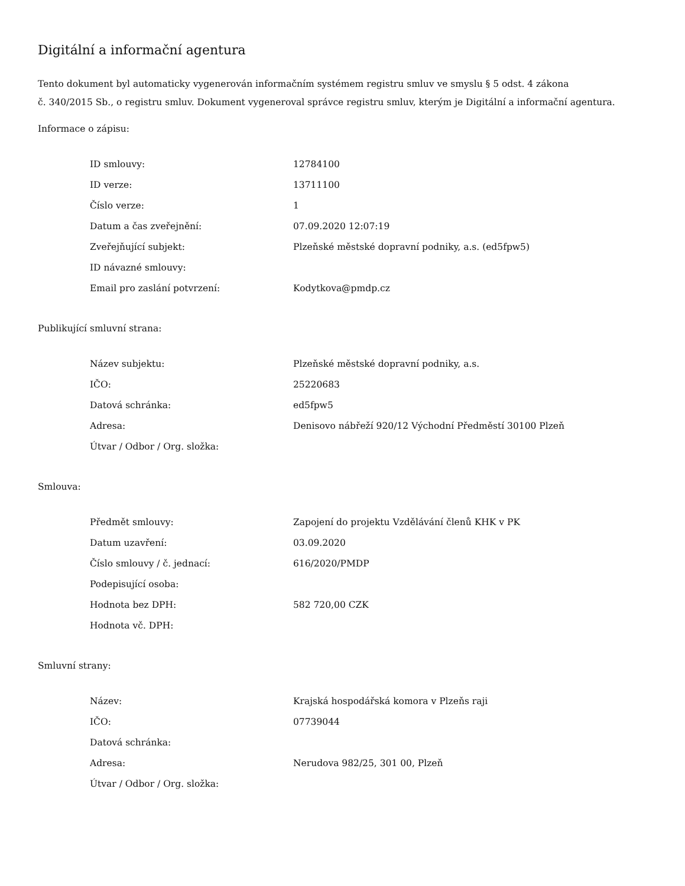Digitální a informační agentura
Tento dokument byl automaticky vygenerován informačním systémem registru smluv ve smyslu § 5 odst. 4 zákona
č. 340/2015 Sb., o registru smluv. Dokument vygeneroval správce registru smluv, kterým je Digitální a informační agentura.
Informace o zápisu:
| ID smlouvy: | 12784100 |
| ID verze: | 13711100 |
| Číslo verze: | 1 |
| Datum a čas zveřejnění: | 07.09.2020 12:07:19 |
| Zveřejňující subjekt: | Plzeňské městské dopravní podniky, a.s. (ed5fpw5) |
| ID návazné smlouvy: | |
| Email pro zaslání potvrzení: | Kodytkova@pmdp.cz |
Publikující smluvní strana:
| Název subjektu: | Plzeňské městské dopravní podniky, a.s. |
| IČO: | 25220683 |
| Datová schránka: | ed5fpw5 |
| Adresa: | Denisovo nábřeží 920/12 Východní Předměstí 30100 Plzeň |
| Útvar / Odbor / Org. složka: | |
Smlouva:
| Předmět smlouvy: | Zapojení do projektu Vzdělávání členů KHK v PK |
| Datum uzavření: | 03.09.2020 |
| Číslo smlouvy / č. jednací: | 616/2020/PMDP |
| Podepisující osoba: | |
| Hodnota bez DPH: | 582 720,00 CZK |
| Hodnota vč. DPH: | |
Smluvní strany:
| Název: | Krajská hospodářská komora v Plzeňs raji |
| IČO: | 07739044 |
| Datová schránka: | |
| Adresa: | Nerudova 982/25, 301 00, Plzeň |
| Útvar / Odbor / Org. složka: | |